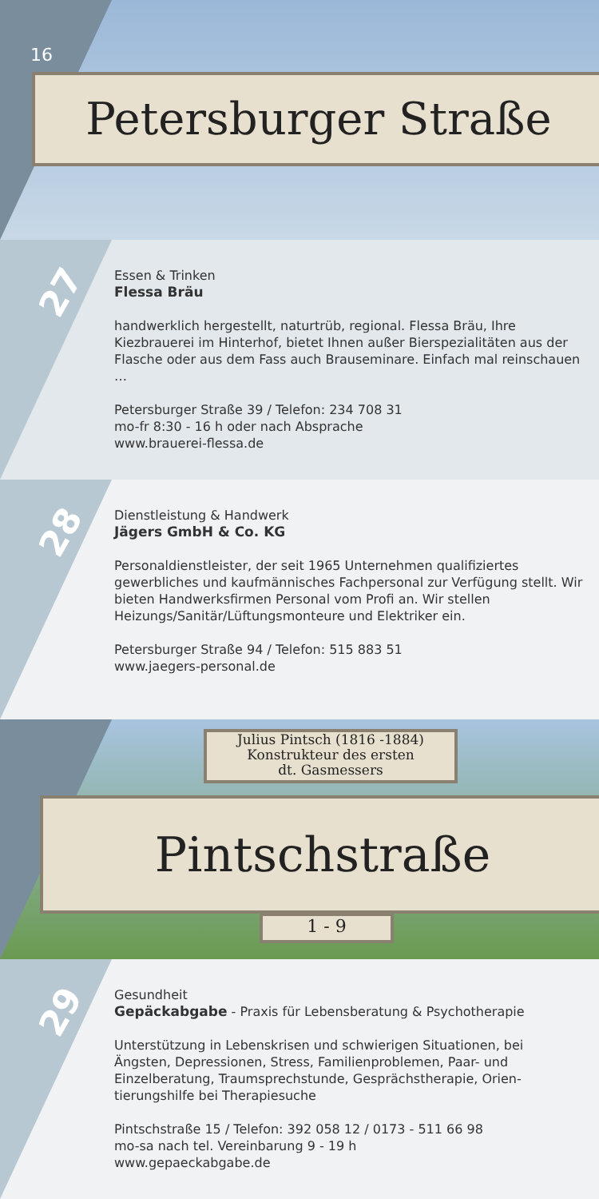16
Petersburger Straße
27
Essen & Trinken
Flessa Bräu
handwerklich hergestellt, naturtrüb, regional. Flessa Bräu, Ihre Kiezbrauerei im Hinterhof, bietet Ihnen außer Bierspezialitäten aus der Flasche oder aus dem Fass auch Brauseminare. Einfach mal reinschauen …
Petersburger Straße 39 / Telefon: 234 708 31
mo-fr 8:30 - 16 h oder nach Absprache
www.brauerei-flessa.de
28
Dienstleistung & Handwerk
Jägers GmbH & Co. KG
Personaldienstleister, der seit 1965 Unternehmen qualifiziertes gewerbliches und kaufmännisches Fachpersonal zur Verfügung stellt. Wir bieten Handwerksfirmen Personal vom Profi an. Wir stellen Heizungs/Sanitär/Lüftungsmonteure und Elektriker ein.
Petersburger Straße 94 / Telefon: 515 883 51
www.jaegers-personal.de
Julius Pintsch (1816 -1884)
Konstrukteur des ersten
dt. Gasmessers
Pintschstraße
1 - 9
29
Gesundheit
Gepäckabgabe - Praxis für Lebensberatung & Psychotherapie
Unterstützung in Lebenskrisen und schwierigen Situationen, bei Ängsten, Depressionen, Stress, Familienproblemen, Paar- und Einzelberatung, Traumsprechstunde, Gesprächstherapie, Orien­tierungshilfe bei Therapiesuche
Pintschstraße 15 / Telefon: 392 058 12 / 0173 - 511 66 98
mo-sa nach tel. Vereinbarung 9 - 19 h
www.gepaeckabgabe.de